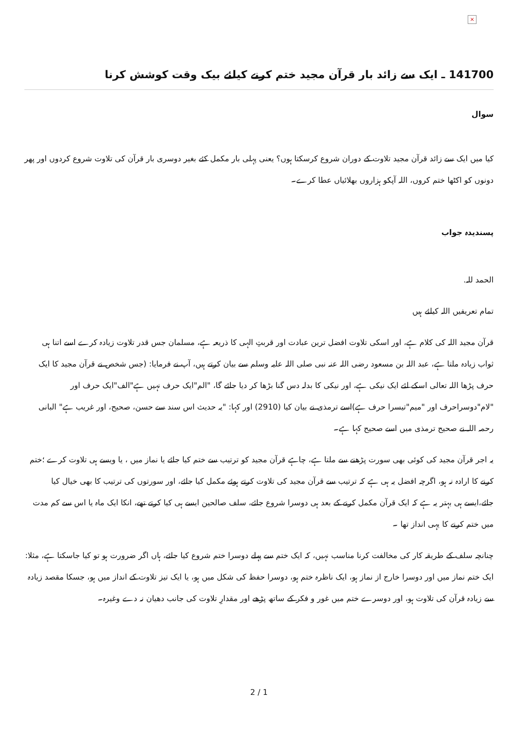×
141700 ـ ایک سے زائد بار قرآن مجید ختم کرنے کیلئے بیک وقت کوشش کرنا
سوال
کیا میں ایک سے زائد قرآن مجید تلاوت کے دوران شروع کرسکتا ہوں؟ یعنی پہلی بار مکمل کئے بغیر دوسری بار قرآن کی تلاوت شروع کردوں اور پھر دونوں کو اکٹھا ختم کروں، اللہ آپکو ہزاروں بھلائیاں عطا کرے۔
پسندیدہ جواب
الحمد للہ.
تمام تعریفیں اللہ کیلئے ہیں
قرآن مجید اللہ کی کلام ہے، اور اسکی تلاوت افضل ترین عبادت اور قربتِ الہی کا ذریعہ ہے، مسلمان جس قدر تلاوت زیادہ کرے اسے اتنا ہی ثواب زیادہ ملتا ہے، عبد اللہ بن مسعود رضی اللہ عنہ نبی صلی اللہ علیہ وسلم سے بیان کرتے ہیں، آپ نے فرمایا: (جس شخص نے قرآن مجید کا ایک حرف پڑھا اللہ تعالی اسکے لئے ایک نیکی ہے، اور نیکی کا بدلہ دس گنا بڑھا کر دیا جائے گا، "الم"ایک حرف نہیں ہے"الف"ایک حرف اور "لام"دوسراحرف اور "میم"تیسرا حرف ہے)اسے ترمذی نے بیان کیا (2910) اور کہا: "یہ حدیث اس سند سے حسن، صحیح، اور غریب ہے" البانی رحمہ اللہ نے صحیح ترمذی میں اسے صحیح کہا ہے۔
یہ اجر قرآن مجید کی کوئی بھی سورت پڑھنے سے ملتا ہے، چاہے قرآن مجید کو ترتیب سے ختم کیا جائے یا نماز میں ، یا ویسے ہی تلاوت کرے ؛ختم کرنے کا ارادہ نہ ہو، اگرچہ افضل یہ ہی ہے کہ ترتیب سے قرآن مجید کی تلاوت کرتے ہوئے مکمل کیا جائے، اور سورتوں کی ترتیب کا بھی خیال کیا جائے،ایسے ہی بہتر یہ ہے کہ ایک قرآن مکمل کرنے کے بعد ہی دوسرا شروع جائے، سلف صالحین ایسے ہی کیا کرتے تھے، انکا ایک ماہ یا اس سے کم مدت میں ختم کرنے کا یہی انداز تھا ۔
چنانچہ سلف کے طریقہ کار کی مخالفت کرنا مناسب نہیں، کہ ایک ختم سے پہلے دوسرا ختم شروع کیا جائے، ہاں اگر ضرورت ہو تو کیا جاسکتا ہے، مثلا: ایک ختم نماز میں اور دوسرا خارج از نماز ہو، ایک ناظرہ ختم ہو، دوسرا حفظ کی شکل میں ہو، یا ایک تیز تلاوت کے انداز میں ہو، جسکا مقصد زیادہ سے زیادہ قرآن کی تلاوت ہو، اور دوسرے ختم میں غور و فکر کے ساتھ پڑھے اور مقدارِ تلاوت کی جانب دھیان نہ دے وغیرہ۔
2 / 1